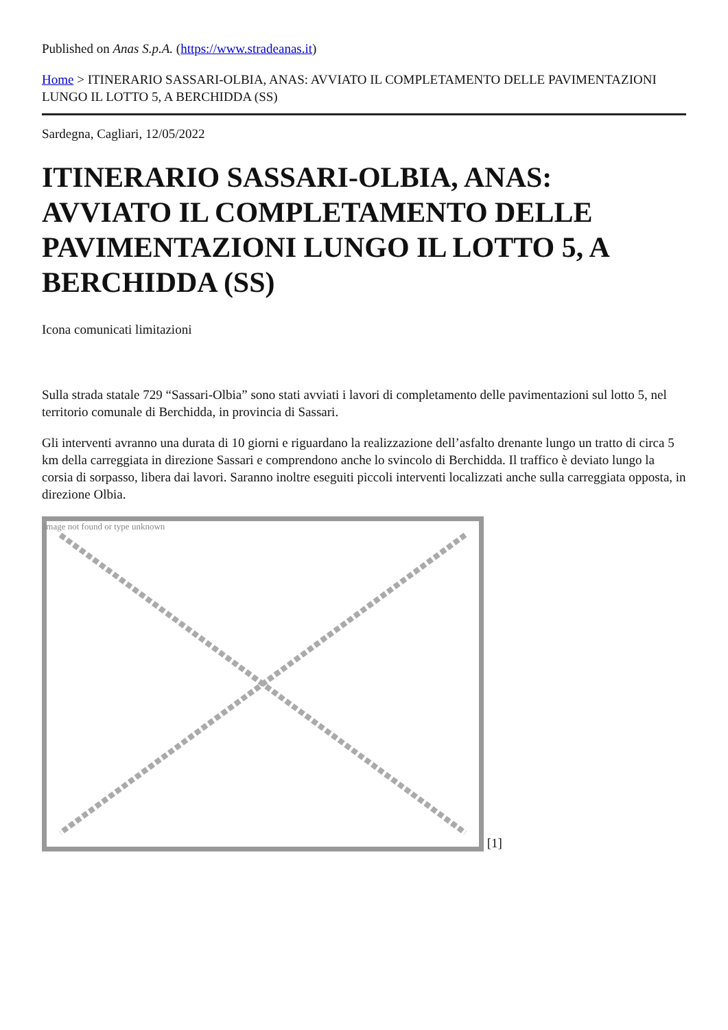Published on Anas S.p.A. (https://www.stradeanas.it)
Home > ITINERARIO SASSARI-OLBIA, ANAS: AVVIATO IL COMPLETAMENTO DELLE PAVIMENTAZIONI LUNGO IL LOTTO 5, A BERCHIDDA (SS)
Sardegna, Cagliari, 12/05/2022
ITINERARIO SASSARI-OLBIA, ANAS: AVVIATO IL COMPLETAMENTO DELLE PAVIMENTAZIONI LUNGO IL LOTTO 5, A BERCHIDDA (SS)
Icona comunicati limitazioni
Sulla strada statale 729 “Sassari-Olbia” sono stati avviati i lavori di completamento delle pavimentazioni sul lotto 5, nel territorio comunale di Berchidda, in provincia di Sassari.
Gli interventi avranno una durata di 10 giorni e riguardano la realizzazione dell’asfalto drenante lungo un tratto di circa 5 km della carreggiata in direzione Sassari e comprendono anche lo svincolo di Berchidda. Il traffico è deviato lungo la corsia di sorpasso, libera dai lavori. Saranno inoltre eseguiti piccoli interventi localizzati anche sulla carreggiata opposta, in direzione Olbia.
Image not found or type unknown [1]